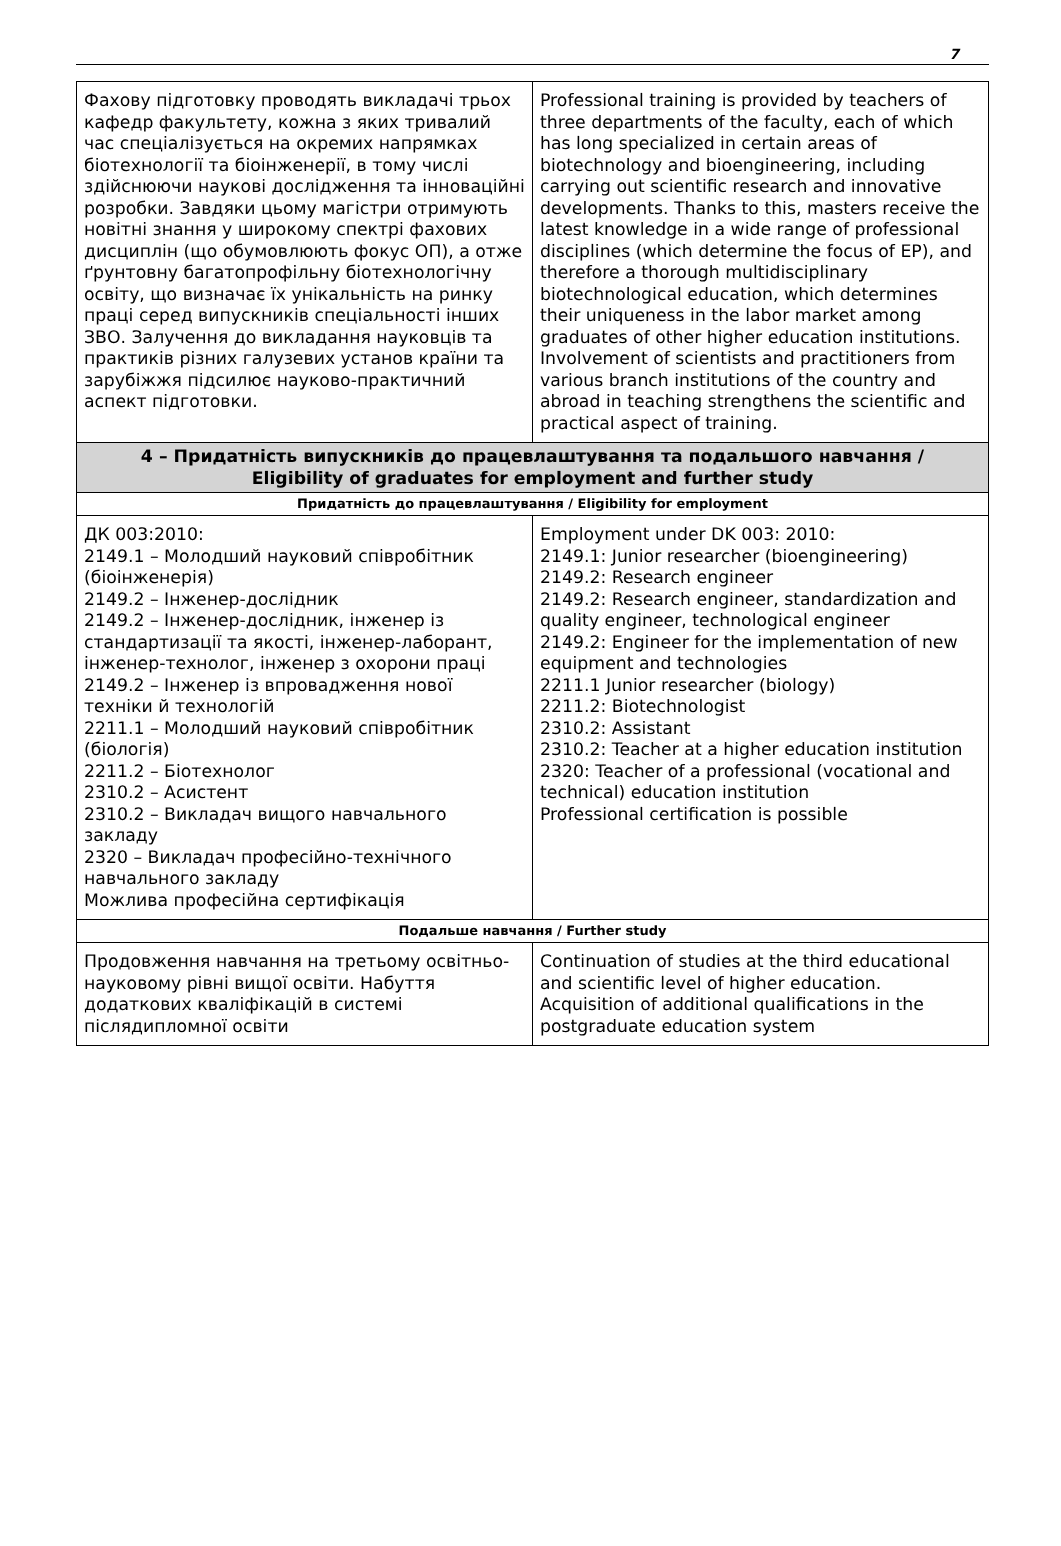7
| Фахову підготовку проводять викладачі трьох кафедр факультету, кожна з яких тривалий час спеціалізується на окремих напрямках біотехнології та біоінженерії, в тому числі здійснюючи наукові дослідження та інноваційні розробки. Завдяки цьому магістри отримують новітні знання у широкому спектрі фахових дисциплін (що обумовлюють фокус ОП), а отже ґрунтовну багатопрофільну біотехнологічну освіту, що визначає їх унікальність на ринку праці серед випускників спеціальності інших ЗВО. Залучення до викладання науковців та практиків різних галузевих установ країни та зарубіжжя підсилює науково-практичний аспект підготовки. | Professional training is provided by teachers of three departments of the faculty, each of which has long specialized in certain areas of biotechnology and bioengineering, including carrying out scientific research and innovative developments. Thanks to this, masters receive the latest knowledge in a wide range of professional disciplines (which determine the focus of EP), and therefore a thorough multidisciplinary biotechnological education, which determines their uniqueness in the labor market among graduates of other higher education institutions. Involvement of scientists and practitioners from various branch institutions of the country and abroad in teaching strengthens the scientific and practical aspect of training. |
| 4 – Придатність випускників до працевлаштування та подальшого навчання / Eligibility of graduates for employment and further study | |
| Придатність до працевлаштування / Eligibility for employment | |
| ДК 003:2010: 2149.1 – Молодший науковий співробітник (біоінженерія) 2149.2 – Інженер-дослідник 2149.2 – Інженер-дослідник, інженер із стандартизації та якості, інженер-лаборант, інженер-технолог, інженер з охорони праці 2149.2 – Інженер із впровадження нової техніки й технологій 2211.1 – Молодший науковий співробітник (біологія) 2211.2 – Біотехнолог 2310.2 – Асистент 2310.2 – Викладач вищого навчального закладу 2320 – Викладач професійно-технічного навчального закладу Можлива професійна сертифікація | Employment under DK 003: 2010: 2149.1: Junior researcher (bioengineering) 2149.2: Research engineer 2149.2: Research engineer, standardization and quality engineer, technological engineer 2149.2: Engineer for the implementation of new equipment and technologies 2211.1 Junior researcher (biology) 2211.2: Biotechnologist 2310.2: Assistant 2310.2: Teacher at a higher education institution 2320: Teacher of a professional (vocational and technical) education institution Professional certification is possible |
| Подальше навчання / Further study | |
| Продовження навчання на третьому освітньо-науковому рівні вищої освіти. Набуття додаткових кваліфікацій в системі післядипломної освіти | Continuation of studies at the third educational and scientific level of higher education. Acquisition of additional qualifications in the postgraduate education system |